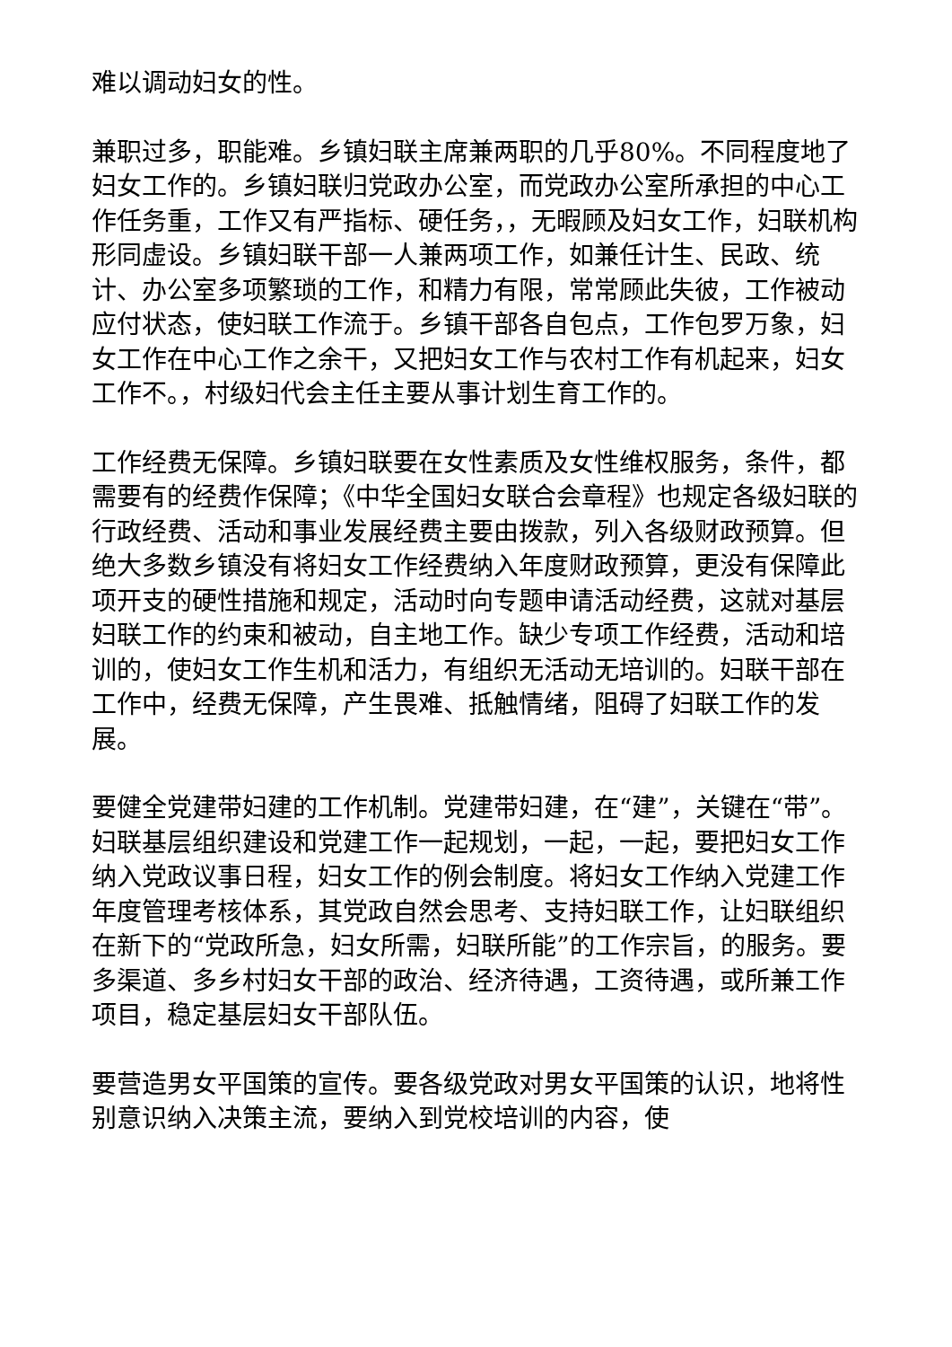难以调动妇女的性。
兼职过多，职能难。乡镇妇联主席兼两职的几乎80%。不同程度地了妇女工作的。乡镇妇联归党政办公室，而党政办公室所承担的中心工作任务重，工作又有严指标、硬任务，，无暇顾及妇女工作，妇联机构形同虚设。乡镇妇联干部一人兼两项工作，如兼任计生、民政、统计、办公室多项繁琐的工作，和精力有限，常常顾此失彼，工作被动应付状态，使妇联工作流于。乡镇干部各自包点，工作包罗万象，妇女工作在中心工作之余干，又把妇女工作与农村工作有机起来，妇女工作不。，村级妇代会主任主要从事计划生育工作的。
工作经费无保障。乡镇妇联要在女性素质及女性维权服务，条件，都需要有的经费作保障；《中华全国妇女联合会章程》也规定各级妇联的行政经费、活动和事业发展经费主要由拨款，列入各级财政预算。但绝大多数乡镇没有将妇女工作经费纳入年度财政预算，更没有保障此项开支的硬性措施和规定，活动时向专题申请活动经费，这就对基层妇联工作的约束和被动，自主地工作。缺少专项工作经费，活动和培训的，使妇女工作生机和活力，有组织无活动无培训的。妇联干部在工作中，经费无保障，产生畏难、抵触情绪，阻碍了妇联工作的发展。
要健全党建带妇建的工作机制。党建带妇建，在“建”，关键在“带”。妇联基层组织建设和党建工作一起规划，一起，一起，要把妇女工作纳入党政议事日程，妇女工作的例会制度。将妇女工作纳入党建工作年度管理考核体系，其党政自然会思考、支持妇联工作，让妇联组织在新下的“党政所急，妇女所需，妇联所能”的工作宗旨，的服务。要多渠道、多乡村妇女干部的政治、经济待遇，工资待遇，或所兼工作项目，稳定基层妇女干部队伍。
要营造男女平国策的宣传。要各级党政对男女平国策的认识，地将性别意识纳入决策主流，要纳入到党校培训的内容，使